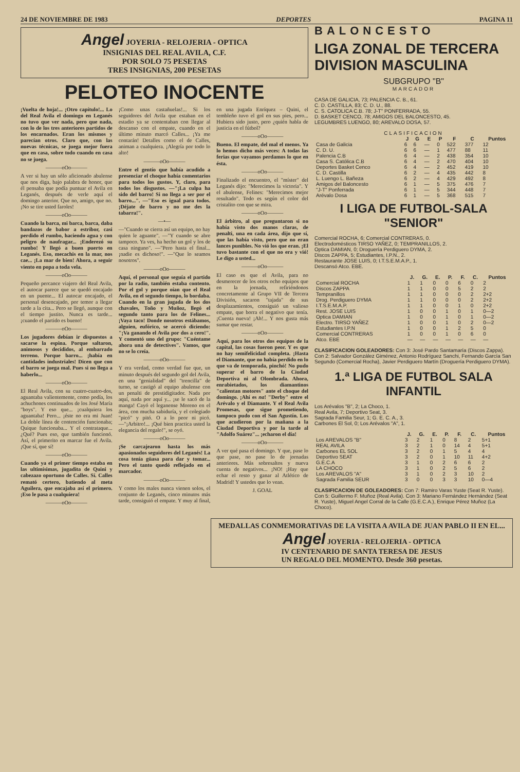24 DE NOVIEMBRE DE 1983 DEPORTES PAGINA 11
Angel JOYERIA - RELOJERIA - OPTICA
INSIGNIAS DEL REAL AVILA, C.F.
POR SOLO 75 PESETAS
TRES INSIGNIAS, 200 PESETAS
PELOTEO INOCENTE
¡Vuelta de hoja!... ¡Otro capítulo!... Lo del Real Avila el domingo en Leganés no tuvo que ver nada, pero que nada, con lo de los tres anteriores partidos de los encarnados. Eran los mismos y parecían otros. Claro que, con las nuevas técnicas, se juega mejor fuera que en casa, sobre todo cuando en casa no se juega.
———oOo———
A ver si hay un sólo aficionado abulense que nos diga, bajo palabra de honor, que él pensaba que podía puntuar el Avila en Leganés, después de verle aquí el domingo anterior. Que no, amigo, que no. ¡No se tire usted faroles!
———oOo———
Cuando la barca, mi barca, barca, daba bandazos de babor a estribor, casi perdido el rumbo, haciendo agua y con peligro de naufragar... ¡Enderezó su rumbo! Y llegó a buen puerto en Leganés. Eso, mecachis en la mar, nos cae... ¡La mar de bien! Ahora, a seguir viento en popa a toda vela.
———oOo———
Pequeño percance viajero del Real Avila, el autocar parece que se quedó encajado en un puente... El autocar encajado, el personal desencajado, por temor a llegar tarde a la cita... Pero se llegó, aunque con el tiempo justito. Nunca es tarde... ¡cuando el partido es bueno!
———oOo———
Los jugadores debían ir dispuestos a sacarse la espina. Porque saltaron, animosos y decididos, al embarrado terreno. Porque barro... ¡había en cantidades industriales! Dicen que con el barro se juega mal. Pues si no llega a haberlo...
———oOo———
El Real Avila, con su cuatro-cuatro-dos, aguantaba valientemente, como podía, los achuchones continuados de los José María "boys". Y eso que... ¡cualquiera los aguantaba! Pero... ¡éste no era mi Juan! La doble línea de contención funcionaba; Quique funcionaba... Y el contrataque... ¿Qué? Pues eso, que también funcionó. Así, el primerito en marcar fue el Avila. ¡Que sí, que sí!
———oOo———
Cuando ya el primer tiempo estaba en las ultimísimas, jugadita de Quini y cabezazo oportuno de Calles. Sí. Calles remató certero, batiendo al meta Aguilera, que encajaba así el primero. ¡Eso le pasa a cualquiera!
———oOo———
¡Como unas castañuelas!... Si los seguidores del Avila que estaban en el estadio ya se contentaban con llegar al descanso con el empate, cuando en el último minuto marcó Calles... ¡Ya me contarán! Detalles como el de Calles, animan a cualquiera. ¡Alegría por todo lo alto!
———oOo———
Entre el gentío que había acudido a presenciar el choque había comentarios para todos los gustos. Y, claro, para todos los disgustos. —"¡La culpa ha sido del barro! Si no llega a ser por el barro...". —"Eso es igual para todos. ¡Déjate de barro y no me des la tabarra!".
—•—
—"Cuando se cierra así un equipo, no hay quien le aguante". —"Y cuando se abre tampoco. Ya ves, ha hecho un gol y los de casa ninguno". —"Pero hasta el final... ¡nadie es dichoso!". —"Que lo seamos nosotros".
———oOo———
Aquí, el personal que seguía el partido por la radio, también estaba contento. Por el gol y porque oían que el Real Avila, en el segundo tiempo, lo bordaba. Cuando en la gran jugada de los dos chavales, Toño y Muñoz, llegó el segundo tanto para los de Felines... ¡Vaya taco! Donde nosotros estábamos, alguien, eufórico, se acercó diciendo: "¡Va ganando el Avila por dos a cero!". Y comentó uno del grupo: "Cuéntame ahora una de detectives". Vamos, que no se lo creía.
———oOo———
Y era verdad, como verdad fue que, un minuto después del segundo gol del Avila, en una "genialidad" del "trencilla" de turno, se castigó al equipo abulense con un penalti de prestidigitador. Nada por aquí, nada por aquí y... ¡se le sacó de la manga! Cayó el leganense Moreno en el área, con mucha sabiduría, y el colegiado "picó" y pitó. O a lo peor ni picó. —"¡Arbitro!... ¡Qué bien practica usted la elegancia del regalo!", se oyó.
———oOo———
¡Se carcajearon hasta los más apasionados seguidores del Leganés! La cosa tenía güasa para dar y tomar... Pero el tanto quedó reflejado en el marcador.
———oOo———
Y como los males nunca vienen solos, el conjunto de Leganés, cinco minutos más tarde, consiguió el empate. Y muy al final, en una jugada Enríquez – Quini, el tembleño tuvo el gol en sus pies, pero... Hubiera sido justo, pero ¿quién habla de justicia en el fútbol?
———oOo———
Bueno. El empate, del mal el menos. Ya lo hemos dicho más veces: A todas las ferias que vayamos perdamos lo que en ésta.
———oOo———
Finalizado el encuentro, el "míster" del Leganés dijo: "Merecimos la victoria". Y el abulense, Felines: "Merecimos mejor resultado". Todo es según el color del cristalito con que se mira.
———oOo———
El árbitro, al que preguntaron si no había visto dos manos claras, de penalti, una en cada área, dijo que sí, que las había visto, pero que no eran lances punibles. No vió los que eran. ¡El tuvo bastante con el que no era y vió! Le digo a usted...
———oOo———
El caso es que el Avila, para no desmerecer de los otros ocho equipos que en la jornada, refiriéndonos concretamente al Grupo VII de Tercera División, sacaron "tajada" de sus desplazamientos, consiguió un valioso empate, que borra el negativo que tenía. ¡Cuenta nueva! ¡Ah!... Y nos gusta más sumar que restar.
———oOo———
Aquí, para los otros dos equipos de la capital, las cosas fueron peor. Y es que no hay semifelicidad completa. ¡Hasta el Diamante, que no había perdido en lo que va de temporada, pinchó! No pudo superar el barro de la Ciudad Deportiva ni al Olombrada. Ahora, enrabietados, los diamantinos "calientan motores" ante el choque del domingo. ¡Ahí es na! "Derby" entre el Arévalo y el Diamante. Y el Real Avila Promesas, que sigue prometiendo, tampoco pudo con el San Agustín. Los que acudieron por la mañana a la Ciudad Deportiva y por la tarde al "Adolfo Suárez"... ¡echaron el día!
———oOo———
A ver qué pasa el domingo. Y que, pase lo que pase, no pase lo de jornadas anteriores. Más sobresaltos y nueva cuenta de negativos... ¡NO! ¡Hay que echar el resto y ganar al Atlético de Madrid! Y ustedes que lo vean.
J. GOAL
BALONCESTO
LIGA ZONAL DE TERCERA DIVISION MASCULINA
SUBGRUPO "B"
MARCADOR
CASA DE GALICIA, 73; PALENCIA C. B., 61.
C. D. CASTILLA, 83; C. D. U., 88.
C. S. CATOLICA C.B. 78; J-T" PONFERRADA, 55.
D. BASKET CENCO, 78; AMIGOS DEL BALONCESTO, 45.
LEGUMBRES LUENGO, 80; AREVALO DOSA, 57.
CLASIFICACION
| | J | G | E | P | F | C | Puntos |
| --- | --- | --- | --- | --- | --- | --- | --- |
| Casa de Galicia | 6 | 6 | — | 0 | 522 | 377 | 12 |
| C. D. U. | 6 | 6 | — | 1 | 477 | 88 | 11 |
| Palencia C.B | 6 | 4 | — | 2 | 438 | 354 | 10 |
| Casa S. Católica C.B | 6 | 4 | — | 2 | 470 | 404 | 10 |
| Deportes Basket Cenco | 6 | 4 | — | 2 | 452 | 419 | 10 |
| C. D. Castilla | 6 | 2 | — | 4 | 435 | 442 | 8 |
| L. Luengo L. Bañeza | 6 | 2 | — | 4 | 429 | 492 | 8 |
| Amigos del Baloncesto | 6 | 1 | — | 5 | 375 | 476 | 7 |
| "J-T" Ponferrada | 6 | 1 | — | 5 | 344 | 448 | 7 |
| Arévalo Dosa | 6 | 1 | — | 5 | 368 | 515 | 7 |
I LIGA DE FUTBOL-SALA "SENIOR"
Comercial ROCHA, 6; Comercial CONTRERAS, 0.
Electrodomésticos TIRSO YAÑEZ, 0; TEMPRANILLOS, 2.
Optica DAMIAN, 0; Droguería Perdiguero DYMA, 2.
Discos ZAPPA, 5; Estudiantes, I.P.N., 2.
Restaurante JOSE LUIS, 0; I.T.S.E.M.A.P., 1.
Descansó Atco. EBE.
| | J. | G. | E. | P. | F. | C. | Puntos |
| --- | --- | --- | --- | --- | --- | --- | --- |
| Comercial ROCHA | 1 | 1 | 0 | 0 | 6 | 0 | 2 |
| Discos ZAPPA | 1 | 1 | 0 | 0 | 5 | 2 | 2 |
| Tempranillos | 1 | 1 | 0 | 0 | 0 | 2 | 2+2 |
| Drog. Perdiguero DYMA | 1 | 1 | 0 | 0 | 0 | 2 | 2+2 |
| I.T.S.E.M.A.P. | 1 | 1 | 0 | 0 | 1 | 0 | 2+2 |
| Rest. JOSE LUIS | 1 | 0 | 0 | 1 | 0 | 1 | 0—2 |
| Optica DAMIAN | 1 | 0 | 0 | 1 | 0 | 1 | 0—2 |
| Electro. TIRSO YAÑEZ | 1 | 0 | 0 | 1 | 0 | 2 | 0—2 |
| Estudiantes I.P.N | 1 | 0 | 0 | 1 | 2 | 5 | 0 |
| Comercial CONTRERAS | 1 | 0 | 0 | 1 | 0 | 6 | 0 |
| Atco. EBE | — | — | — | — | — | — | — |
CLASIFICACION GOLEADORES: Con 3: José Pardo Santamaría (Discos Zappa). Con 2: Salvador González Giménez, Antonio Rodríguez Sanchi, Fernando García San Segundo (Comercial Rocha), Javier Perdiguero Martín (Droguería Perdiguero DYMA).
1.ª LIGA DE FUTBOL SALA INFANTIL
Los Arévalos "B", 2; La Choco, 1.
Real Avila, 7; Deportivo Seat, 3.
Sagrada Familia Seur, 1; G. E. C. A., 3.
Carbones El Sol, 0; Los Arévalos "A", 1.
| | J. | G. | E. | P. | F. | C. | Puntos |
| --- | --- | --- | --- | --- | --- | --- | --- |
| Los AREVALOS "B" | 3 | 2 | 1 | 0 | 8 | 2 | 5+1 |
| REAL AVILA | 3 | 2 | 1 | 0 | 14 | 4 | 5+1 |
| Carbones EL SOL | 3 | 2 | 0 | 1 | 5 | 4 | 4 |
| Deportivo SEAT | 3 | 2 | 0 | 1 | 10 | 11 | 4+2 |
| G.E.C.A | 3 | 1 | 0 | 2 | 6 | 6 | 2 |
| LA CHOCO | 3 | 1 | 0 | 2 | 5 | 6 | 2 |
| Los AREVALOS "A" | 3 | 1 | 0 | 2 | 3 | 10 | 2 |
| Sagrada Familia SEUR | 3 | 0 | 0 | 3 | 3 | 10 | 0—4 |
CLASIFICACION DE GOLEADORES: Con 7: Ramiro Varas Yuste (Seat R. Yuste). Con 5: Guillermo F. Muñoz (Real Avila). Con 3: Mariano Fernández Hernández (Seat R. Yuste), Miguel Angel Corral de la Calle (G.E.C.A.), Enrique Pérez Muñoz (La Choco).
MEDALLAS CONMEMORATIVAS DE LA VISITA A AVILA DE JUAN PABLO II EN EL... Angel JOYERIA - RELOJERIA - OPTICA
IV CENTENARIO DE SANTA TERESA DE JESUS
UN REGALO DEL MOMENTO. Desde 360 pesetas.